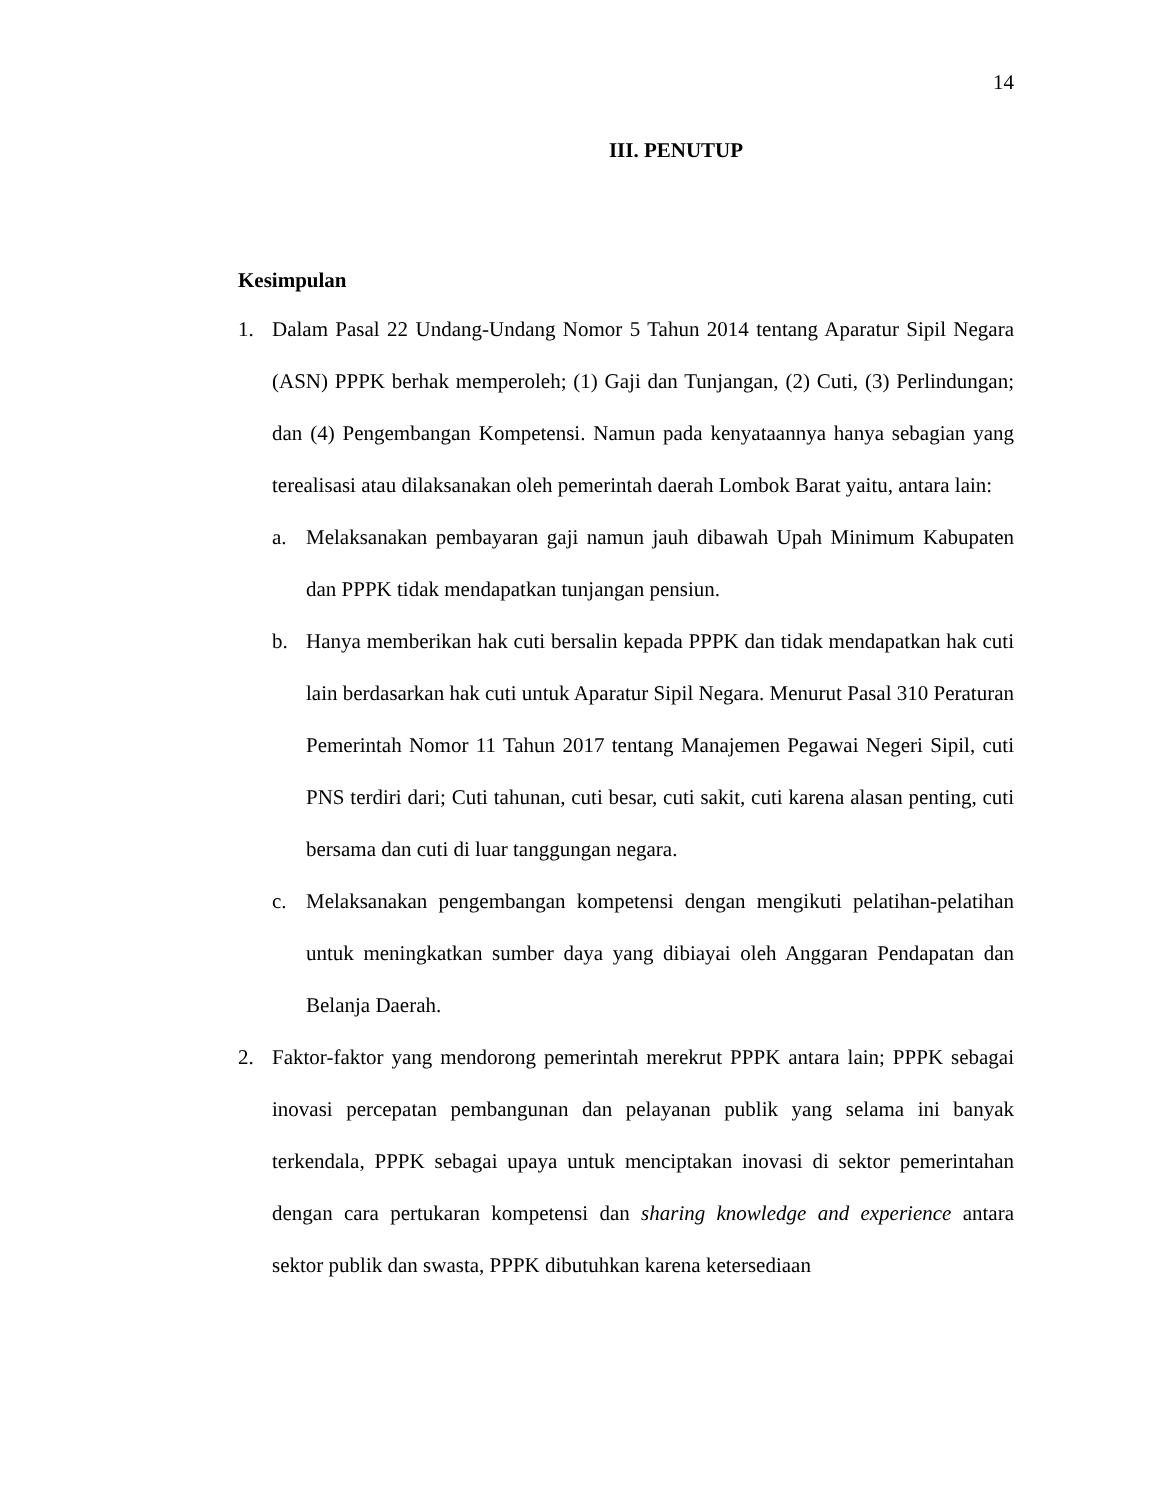14
III. PENUTUP
Kesimpulan
1. Dalam Pasal 22 Undang-Undang Nomor 5 Tahun 2014 tentang Aparatur Sipil Negara (ASN) PPPK berhak memperoleh; (1) Gaji dan Tunjangan, (2) Cuti, (3) Perlindungan; dan (4) Pengembangan Kompetensi. Namun pada kenyataannya hanya sebagian yang terealisasi atau dilaksanakan oleh pemerintah daerah Lombok Barat yaitu, antara lain:
a. Melaksanakan pembayaran gaji namun jauh dibawah Upah Minimum Kabupaten dan PPPK tidak mendapatkan tunjangan pensiun.
b. Hanya memberikan hak cuti bersalin kepada PPPK dan tidak mendapatkan hak cuti lain berdasarkan hak cuti untuk Aparatur Sipil Negara. Menurut Pasal 310 Peraturan Pemerintah Nomor 11 Tahun 2017 tentang Manajemen Pegawai Negeri Sipil, cuti PNS terdiri dari; Cuti tahunan, cuti besar, cuti sakit, cuti karena alasan penting, cuti bersama dan cuti di luar tanggungan negara.
c. Melaksanakan pengembangan kompetensi dengan mengikuti pelatihan-pelatihan untuk meningkatkan sumber daya yang dibiayai oleh Anggaran Pendapatan dan Belanja Daerah.
2. Faktor-faktor yang mendorong pemerintah merekrut PPPK antara lain; PPPK sebagai inovasi percepatan pembangunan dan pelayanan publik yang selama ini banyak terkendala, PPPK sebagai upaya untuk menciptakan inovasi di sektor pemerintahan dengan cara pertukaran kompetensi dan sharing knowledge and experience antara sektor publik dan swasta, PPPK dibutuhkan karena ketersediaan